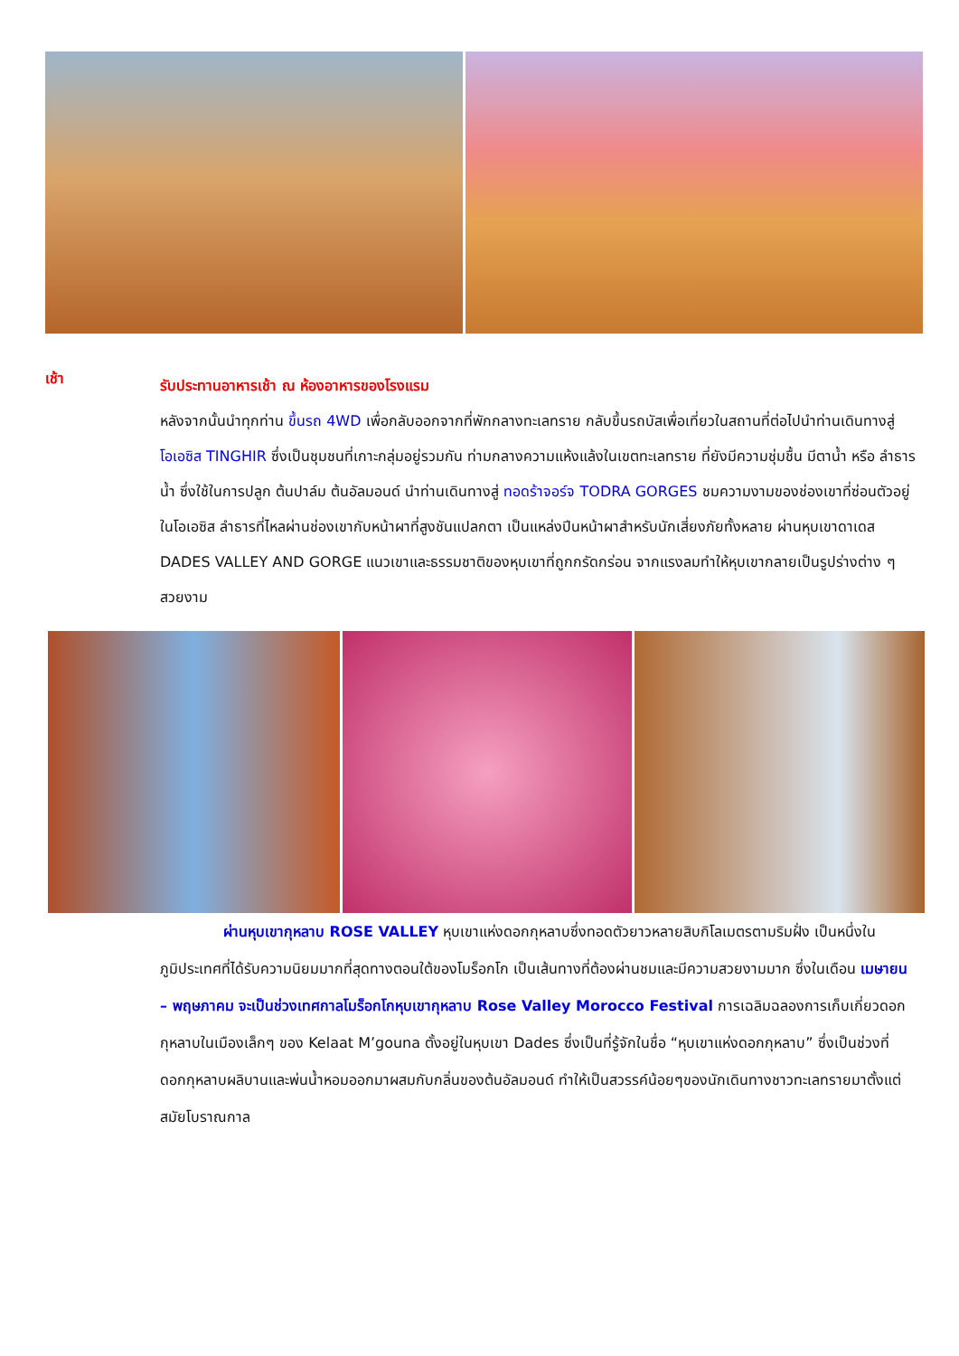เช้า
รับประทานอาหารเช้า ณ ห้องอาหารของโรงแรม
หลังจากนั้นนำทุกท่าน ขึ้นรถ 4WD เพื่อกลับออกจากที่พักกลางทะเลทราย กลับขึ้นรถบัสเพื่อเที่ยวในสถานที่ต่อไปนำท่านเดินทางสู่ โอเอซิส TINGHIR ซึ่งเป็นชุมชนที่เกาะกลุ่มอยู่รวมกัน ท่ามกลางความแห้งแล้งในเขตทะเลทราย ที่ยังมีความชุ่มชื้น มีตาน้ำ หรือ ลำธารน้ำ ซึ่งใช้ในการปลูก ต้นปาล์ม ต้นอัลมอนด์ นำท่านเดินทางสู่ ทอดร้าจอร์จ TODRA GORGES ชมความงามของช่องเขาที่ซ่อนตัวอยู่ในโอเอซิส ลำธารที่ไหลผ่านช่องเขากับหน้าผาที่สูงชันแปลกตา เป็นแหล่งปีนหน้าผาสำหรับนักเสี่ยงภัยทั้งหลาย ผ่านหุบเขาดาเดส DADES VALLEY AND GORGE แนวเขาและธรรมชาติของหุบเขาที่ถูกกรัดกร่อน จากแรงลมทำให้หุบเขากลายเป็นรูปร่างต่าง ๆ สวยงาม
ผ่านหุบเขากุหลาบ ROSE VALLEY หุบเขาแห่งดอกกุหลาบซึ่งทอดตัวยาวหลายสิบกิโลเมตรตามริมฝั่ง เป็นหนึ่งในภูมิประเทศที่ได้รับความนิยมมากที่สุดทางตอนใต้ของโมร็อกโก เป็นเส้นทางที่ต้องผ่านชมและมีความสวยงามมาก ซึ่งในเดือน เมษายน – พฤษภาคม จะเป็นช่วงเทศกาลโมร็อกโกหุบเขากุหลาบ Rose Valley Morocco Festival การเฉลิมฉลองการเก็บเกี่ยวดอกกุหลาบในเมืองเล็กๆ ของ Kelaat M’gouna ตั้งอยู่ในหุบเขา Dades ซึ่งเป็นที่รู้จักในชื่อ “หุบเขาแห่งดอกกุหลาบ” ซึ่งเป็นช่วงที่ดอกกุหลาบผลิบานและพ่นน้ำหอมออกมาผสมกับกลิ่นของต้นอัลมอนด์ ทำให้เป็นสวรรค์น้อยๆของนักเดินทางชาวทะเลทรายมาตั้งแต่สมัยโบราณกาล